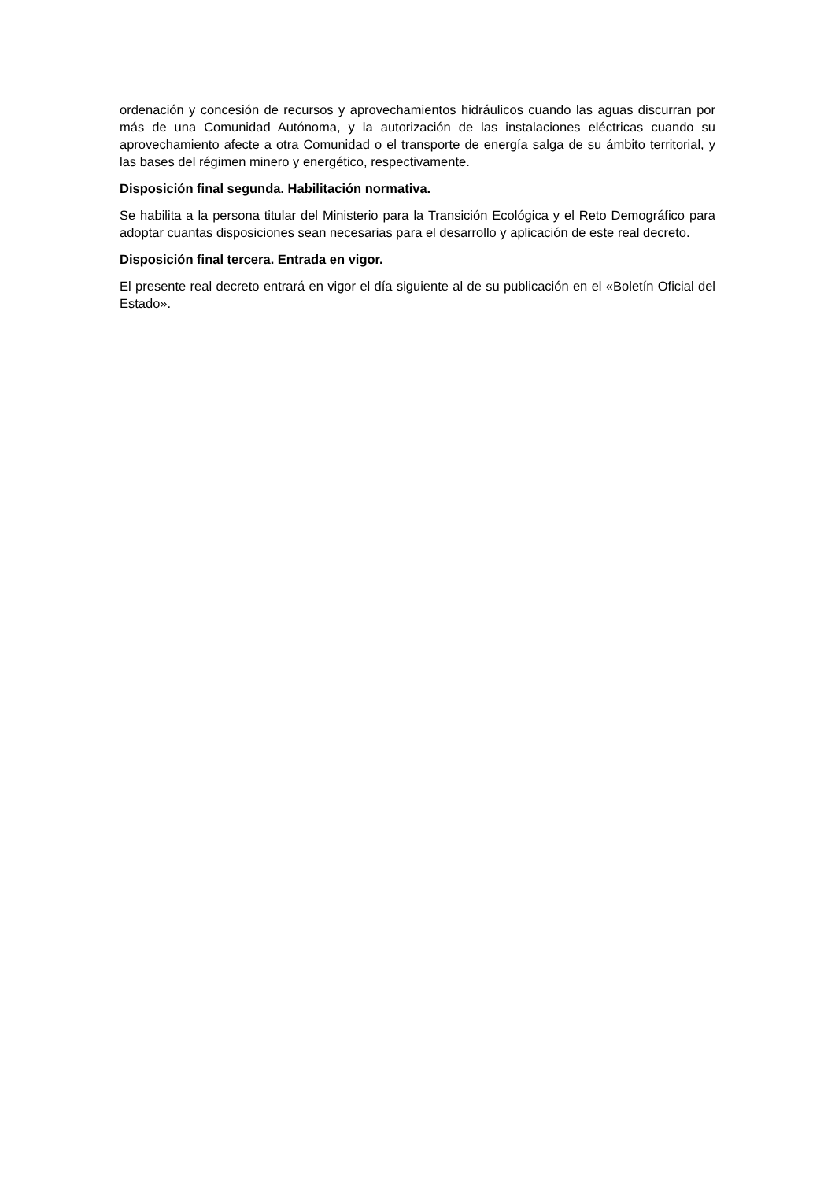ordenación y concesión de recursos y aprovechamientos hidráulicos cuando las aguas discurran por más de una Comunidad Autónoma, y la autorización de las instalaciones eléctricas cuando su aprovechamiento afecte a otra Comunidad o el transporte de energía salga de su ámbito territorial, y las bases del régimen minero y energético, respectivamente.
Disposición final segunda. Habilitación normativa.
Se habilita a la persona titular del Ministerio para la Transición Ecológica y el Reto Demográfico para adoptar cuantas disposiciones sean necesarias para el desarrollo y aplicación de este real decreto.
Disposición final tercera. Entrada en vigor.
El presente real decreto entrará en vigor el día siguiente al de su publicación en el «Boletín Oficial del Estado».